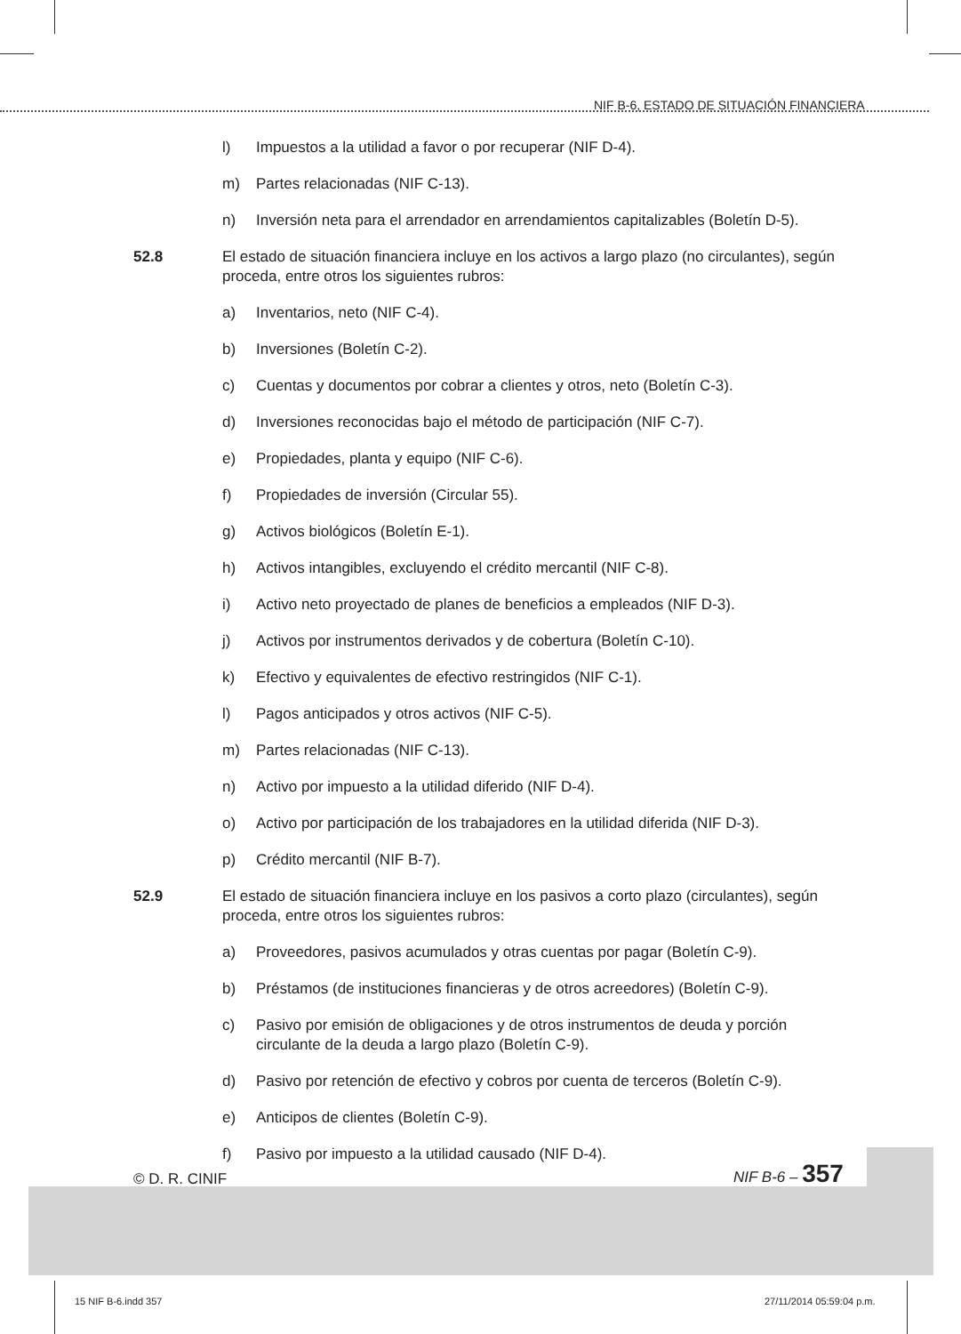NIF B-6, ESTADO DE SITUACIÓN FINANCIERA
l) Impuestos a la utilidad a favor o por recuperar (NIF D-4).
m) Partes relacionadas (NIF C-13).
n) Inversión neta para el arrendador en arrendamientos capitalizables (Boletín D-5).
52.8 El estado de situación financiera incluye en los activos a largo plazo (no circulantes), según proceda, entre otros los siguientes rubros:
a) Inventarios, neto (NIF C-4).
b) Inversiones (Boletín C-2).
c) Cuentas y documentos por cobrar a clientes y otros, neto (Boletín C-3).
d) Inversiones reconocidas bajo el método de participación (NIF C-7).
e) Propiedades, planta y equipo (NIF C-6).
f) Propiedades de inversión (Circular 55).
g) Activos biológicos (Boletín E-1).
h) Activos intangibles, excluyendo el crédito mercantil (NIF C-8).
i) Activo neto proyectado de planes de beneficios a empleados (NIF D-3).
j) Activos por instrumentos derivados y de cobertura (Boletín C-10).
k) Efectivo y equivalentes de efectivo restringidos (NIF C-1).
l) Pagos anticipados y otros activos (NIF C-5).
m) Partes relacionadas (NIF C-13).
n) Activo por impuesto a la utilidad diferido (NIF D-4).
o) Activo por participación de los trabajadores en la utilidad diferida (NIF D-3).
p) Crédito mercantil (NIF B-7).
52.9 El estado de situación financiera incluye en los pasivos a corto plazo (circulantes), según proceda, entre otros los siguientes rubros:
a) Proveedores, pasivos acumulados y otras cuentas por pagar (Boletín C-9).
b) Préstamos (de instituciones financieras y de otros acreedores) (Boletín C-9).
c) Pasivo por emisión de obligaciones y de otros instrumentos de deuda y porción circulante de la deuda a largo plazo (Boletín C-9).
d) Pasivo por retención de efectivo y cobros por cuenta de terceros (Boletín C-9).
e) Anticipos de clientes (Boletín C-9).
f) Pasivo por impuesto a la utilidad causado (NIF D-4).
© D. R. CINIF
NIF B-6 – 357
15 NIF B-6.indd 357 27/11/2014 05:59:04 p.m.